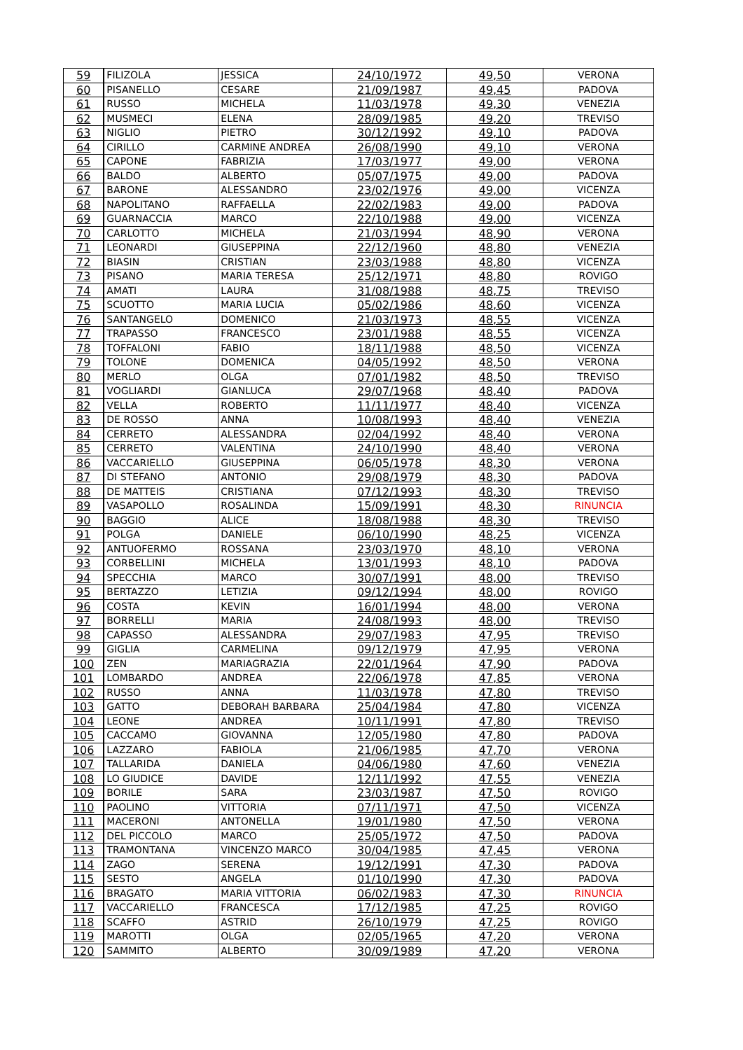| 59 | FILIZOLA | JESSICA | 24/10/1972 | 49,50 | VERONA |
| 60 | PISANELLO | CESARE | 21/09/1987 | 49,45 | PADOVA |
| 61 | RUSSO | MICHELA | 11/03/1978 | 49,30 | VENEZIA |
| 62 | MUSMECI | ELENA | 28/09/1985 | 49,20 | TREVISO |
| 63 | NIGLIO | PIETRO | 30/12/1992 | 49,10 | PADOVA |
| 64 | CIRILLO | CARMINE ANDREA | 26/08/1990 | 49,10 | VERONA |
| 65 | CAPONE | FABRIZIA | 17/03/1977 | 49,00 | VERONA |
| 66 | BALDO | ALBERTO | 05/07/1975 | 49,00 | PADOVA |
| 67 | BARONE | ALESSANDRO | 23/02/1976 | 49,00 | VICENZA |
| 68 | NAPOLITANO | RAFFAELLA | 22/02/1983 | 49,00 | PADOVA |
| 69 | GUARNACCIA | MARCO | 22/10/1988 | 49,00 | VICENZA |
| 70 | CARLOTTO | MICHELA | 21/03/1994 | 48,90 | VERONA |
| 71 | LEONARDI | GIUSEPPINA | 22/12/1960 | 48,80 | VENEZIA |
| 72 | BIASIN | CRISTIAN | 23/03/1988 | 48,80 | VICENZA |
| 73 | PISANO | MARIA TERESA | 25/12/1971 | 48,80 | ROVIGO |
| 74 | AMATI | LAURA | 31/08/1988 | 48,75 | TREVISO |
| 75 | SCUOTTO | MARIA LUCIA | 05/02/1986 | 48,60 | VICENZA |
| 76 | SANTANGELO | DOMENICO | 21/03/1973 | 48,55 | VICENZA |
| 77 | TRAPASSO | FRANCESCO | 23/01/1988 | 48,55 | VICENZA |
| 78 | TOFFALONI | FABIO | 18/11/1988 | 48,50 | VICENZA |
| 79 | TOLONE | DOMENICA | 04/05/1992 | 48,50 | VERONA |
| 80 | MERLO | OLGA | 07/01/1982 | 48,50 | TREVISO |
| 81 | VOGLIARDI | GIANLUCA | 29/07/1968 | 48,40 | PADOVA |
| 82 | VELLA | ROBERTO | 11/11/1977 | 48,40 | VICENZA |
| 83 | DE ROSSO | ANNA | 10/08/1993 | 48,40 | VENEZIA |
| 84 | CERRETO | ALESSANDRA | 02/04/1992 | 48,40 | VERONA |
| 85 | CERRETO | VALENTINA | 24/10/1990 | 48,40 | VERONA |
| 86 | VACCARIELLO | GIUSEPPINA | 06/05/1978 | 48,30 | VERONA |
| 87 | DI STEFANO | ANTONIO | 29/08/1979 | 48,30 | PADOVA |
| 88 | DE MATTEIS | CRISTIANA | 07/12/1993 | 48,30 | TREVISO |
| 89 | VASAPOLLO | ROSALINDA | 15/09/1991 | 48,30 | RINUNCIA |
| 90 | BAGGIO | ALICE | 18/08/1988 | 48,30 | TREVISO |
| 91 | POLGA | DANIELE | 06/10/1990 | 48,25 | VICENZA |
| 92 | ANTUOFERMO | ROSSANA | 23/03/1970 | 48,10 | VERONA |
| 93 | CORBELLINI | MICHELA | 13/01/1993 | 48,10 | PADOVA |
| 94 | SPECCHIA | MARCO | 30/07/1991 | 48,00 | TREVISO |
| 95 | BERTAZZO | LETIZIA | 09/12/1994 | 48,00 | ROVIGO |
| 96 | COSTA | KEVIN | 16/01/1994 | 48,00 | VERONA |
| 97 | BORRELLI | MARIA | 24/08/1993 | 48,00 | TREVISO |
| 98 | CAPASSO | ALESSANDRA | 29/07/1983 | 47,95 | TREVISO |
| 99 | GIGLIA | CARMELINA | 09/12/1979 | 47,95 | VERONA |
| 100 | ZEN | MARIAGRAZIA | 22/01/1964 | 47,90 | PADOVA |
| 101 | LOMBARDO | ANDREA | 22/06/1978 | 47,85 | VERONA |
| 102 | RUSSO | ANNA | 11/03/1978 | 47,80 | TREVISO |
| 103 | GATTO | DEBORAH BARBARA | 25/04/1984 | 47,80 | VICENZA |
| 104 | LEONE | ANDREA | 10/11/1991 | 47,80 | TREVISO |
| 105 | CACCAMO | GIOVANNA | 12/05/1980 | 47,80 | PADOVA |
| 106 | LAZZARO | FABIOLA | 21/06/1985 | 47,70 | VERONA |
| 107 | TALLARIDA | DANIELA | 04/06/1980 | 47,60 | VENEZIA |
| 108 | LO GIUDICE | DAVIDE | 12/11/1992 | 47,55 | VENEZIA |
| 109 | BORILE | SARA | 23/03/1987 | 47,50 | ROVIGO |
| 110 | PAOLINO | VITTORIA | 07/11/1971 | 47,50 | VICENZA |
| 111 | MACERONI | ANTONELLA | 19/01/1980 | 47,50 | VERONA |
| 112 | DEL PICCOLO | MARCO | 25/05/1972 | 47,50 | PADOVA |
| 113 | TRAMONTANA | VINCENZO MARCO | 30/04/1985 | 47,45 | VERONA |
| 114 | ZAGO | SERENA | 19/12/1991 | 47,30 | PADOVA |
| 115 | SESTO | ANGELA | 01/10/1990 | 47,30 | PADOVA |
| 116 | BRAGATO | MARIA VITTORIA | 06/02/1983 | 47,30 | RINUNCIA |
| 117 | VACCARIELLO | FRANCESCA | 17/12/1985 | 47,25 | ROVIGO |
| 118 | SCAFFO | ASTRID | 26/10/1979 | 47,25 | ROVIGO |
| 119 | MAROTTI | OLGA | 02/05/1965 | 47,20 | VERONA |
| 120 | SAMMITO | ALBERTO | 30/09/1989 | 47,20 | VERONA |